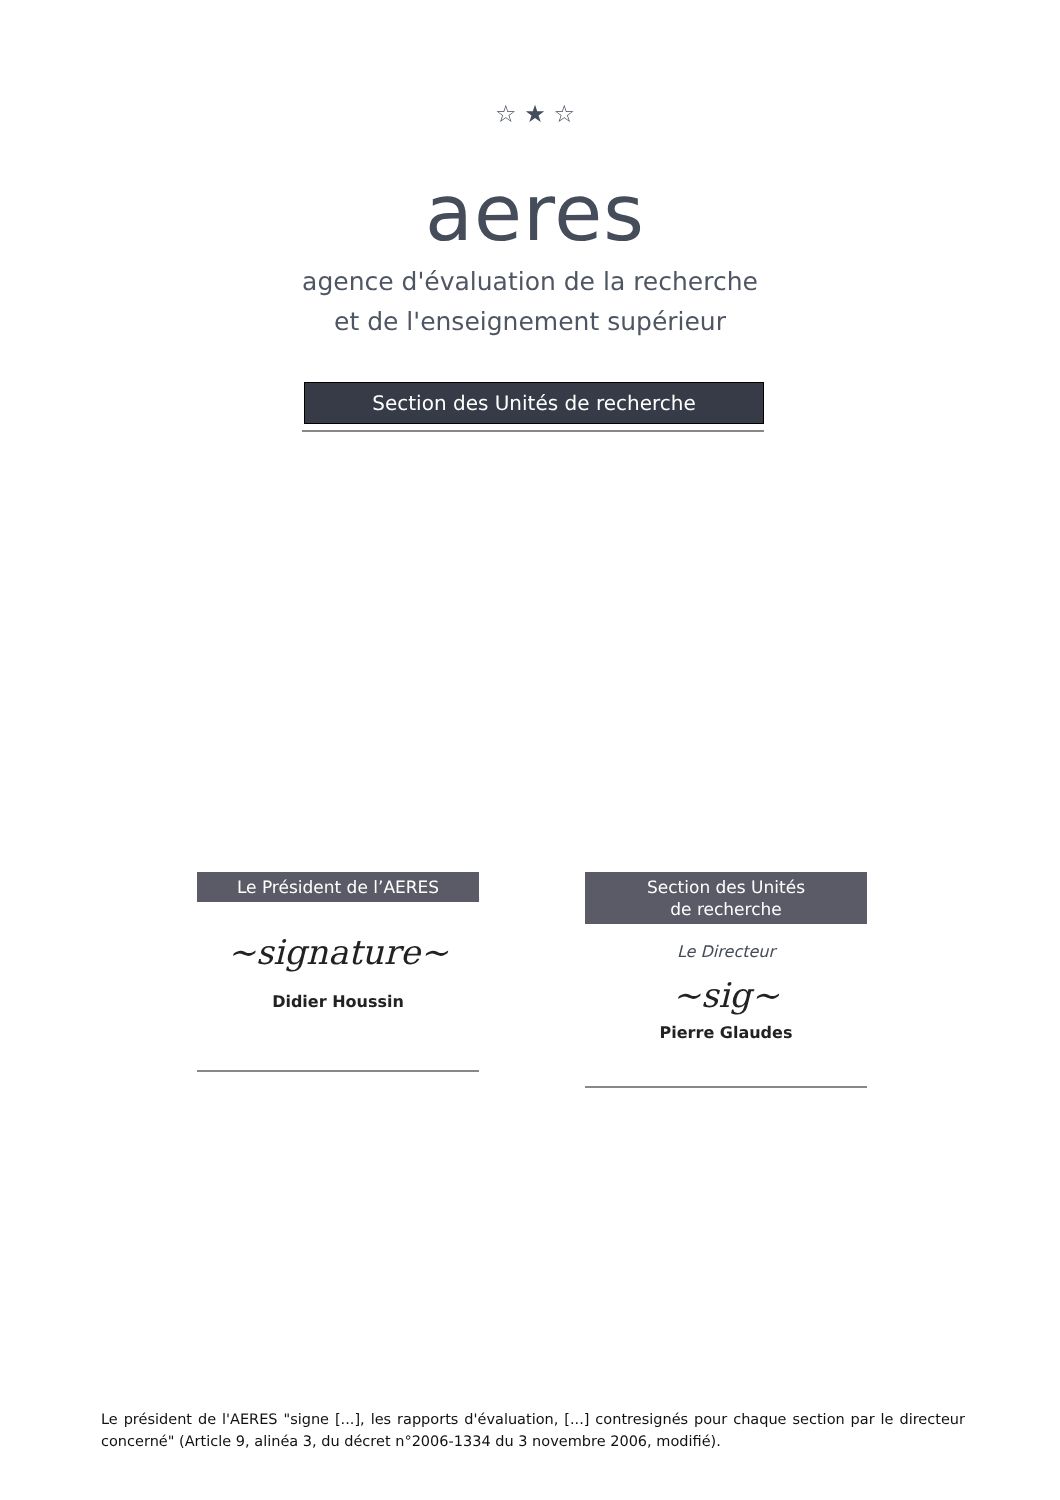☆ ★ ☆
aeres
agence d'évaluation de la recherche
et de l'enseignement supérieur
Section des Unités de recherche
Le Président de l’AERES
~signature~
Didier Houssin
Section des Unités
de recherche
Le Directeur
~sig~
Pierre Glaudes
Le président de l'AERES "signe [...], les rapports d'évaluation, [...] contresignés pour chaque section par le directeur concerné" (Article 9, alinéa 3, du décret n°2006-1334 du 3 novembre 2006, modifié).